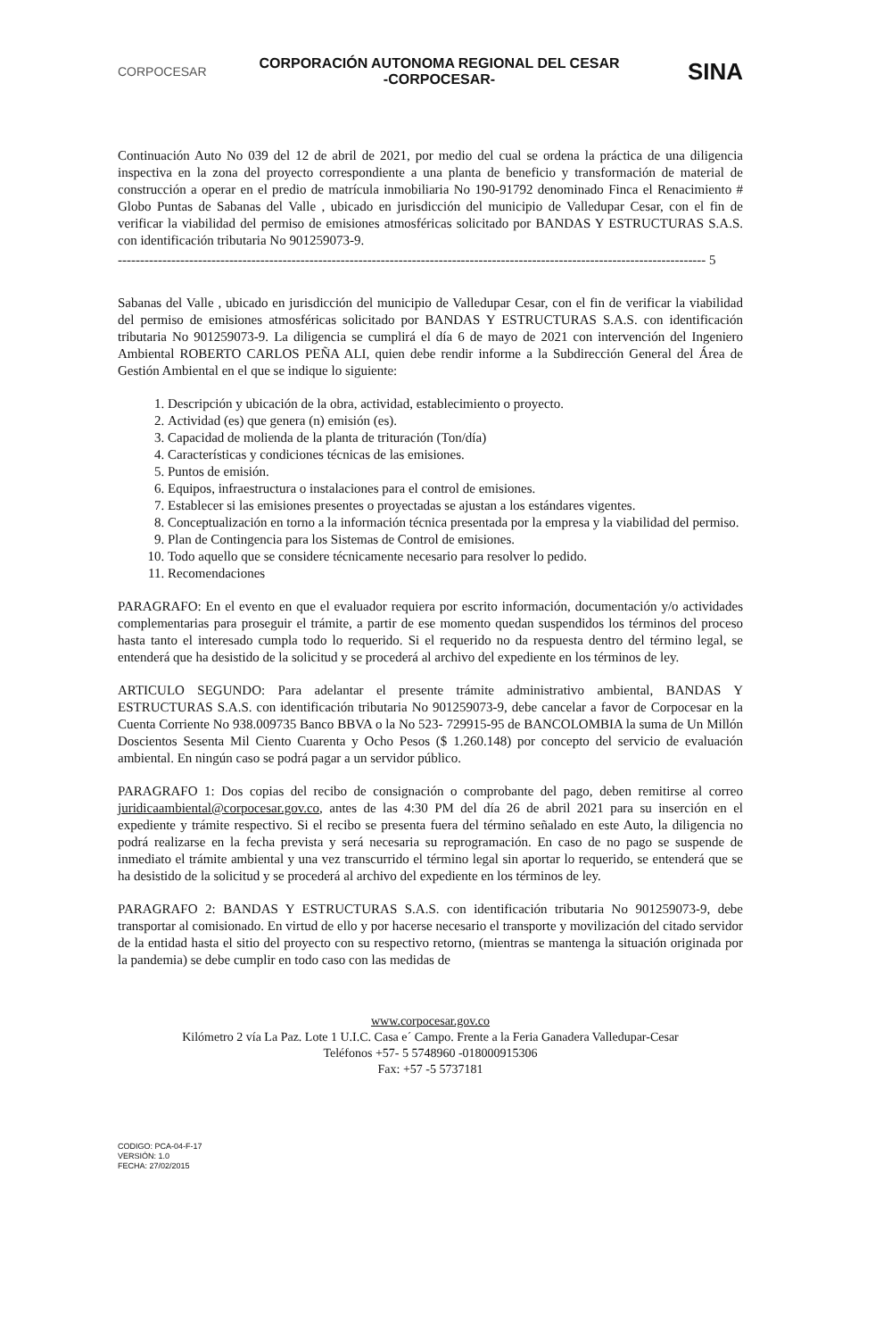CORPOCESAR
CORPORACIÓN AUTONOMA REGIONAL DEL CESAR
-CORPOCESAR-
SINA
Continuación Auto No 039 del 12 de abril de 2021, por medio del cual se ordena la práctica de una diligencia inspectiva en la zona del proyecto correspondiente a una planta de beneficio y transformación de material de construcción a operar en el predio de matrícula inmobiliaria No 190-91792 denominado Finca el Renacimiento # Globo Puntas de Sabanas del Valle , ubicado en jurisdicción del municipio de Valledupar Cesar, con el fin de verificar la viabilidad del permiso de emisiones atmosféricas solicitado por BANDAS Y ESTRUCTURAS S.A.S. con identificación tributaria No 901259073-9.
------------------------------------------------------------------------------------------------------------------------------------ 5
Sabanas del Valle , ubicado en jurisdicción del municipio de Valledupar Cesar, con el fin de verificar la viabilidad del permiso de emisiones atmosféricas solicitado por BANDAS Y ESTRUCTURAS S.A.S. con identificación tributaria No 901259073-9. La diligencia se cumplirá el día 6 de mayo de 2021 con intervención del Ingeniero Ambiental ROBERTO CARLOS PEÑA ALI, quien debe rendir informe a la Subdirección General del Área de Gestión Ambiental en el que se indique lo siguiente:
1. Descripción y ubicación de la obra, actividad, establecimiento o proyecto.
2. Actividad (es) que genera (n) emisión (es).
3. Capacidad de molienda de la planta de trituración (Ton/día)
4. Características y condiciones técnicas de las emisiones.
5. Puntos de emisión.
6. Equipos, infraestructura o instalaciones para el control de emisiones.
7. Establecer si las emisiones presentes o proyectadas se ajustan a los estándares vigentes.
8. Conceptualización en torno a la información técnica presentada por la empresa y la viabilidad del permiso.
9. Plan de Contingencia para los Sistemas de Control de emisiones.
10. Todo aquello que se considere técnicamente necesario para resolver lo pedido.
11. Recomendaciones
PARAGRAFO: En el evento en que el evaluador requiera por escrito información, documentación y/o actividades complementarias para proseguir el trámite, a partir de ese momento quedan suspendidos los términos del proceso hasta tanto el interesado cumpla todo lo requerido. Si el requerido no da respuesta dentro del término legal, se entenderá que ha desistido de la solicitud y se procederá al archivo del expediente en los términos de ley.
ARTICULO SEGUNDO: Para adelantar el presente trámite administrativo ambiental, BANDAS Y ESTRUCTURAS S.A.S. con identificación tributaria No 901259073-9, debe cancelar a favor de Corpocesar en la Cuenta Corriente No 938.009735 Banco BBVA o la No 523- 729915-95 de BANCOLOMBIA la suma de Un Millón Doscientos Sesenta Mil Ciento Cuarenta y Ocho Pesos ($ 1.260.148) por concepto del servicio de evaluación ambiental. En ningún caso se podrá pagar a un servidor público.
PARAGRAFO 1: Dos copias del recibo de consignación o comprobante del pago, deben remitirse al correo juridicaambiental@corpocesar.gov.co, antes de las 4:30 PM del día 26 de abril 2021 para su inserción en el expediente y trámite respectivo. Si el recibo se presenta fuera del término señalado en este Auto, la diligencia no podrá realizarse en la fecha prevista y será necesaria su reprogramación. En caso de no pago se suspende de inmediato el trámite ambiental y una vez transcurrido el término legal sin aportar lo requerido, se entenderá que se ha desistido de la solicitud y se procederá al archivo del expediente en los términos de ley.
PARAGRAFO 2: BANDAS Y ESTRUCTURAS S.A.S. con identificación tributaria No 901259073-9, debe transportar al comisionado. En virtud de ello y por hacerse necesario el transporte y movilización del citado servidor de la entidad hasta el sitio del proyecto con su respectivo retorno, (mientras se mantenga la situación originada por la pandemia) se debe cumplir en todo caso con las medidas de
www.corpocesar.gov.co
Kilómetro 2 vía La Paz. Lote 1 U.I.C. Casa e´ Campo. Frente a la Feria Ganadera Valledupar-Cesar
Teléfonos +57- 5 5748960 -018000915306
Fax: +57 -5 5737181
CODIGO: PCA-04-F-17
VERSIÓN: 1.0
FECHA: 27/02/2015